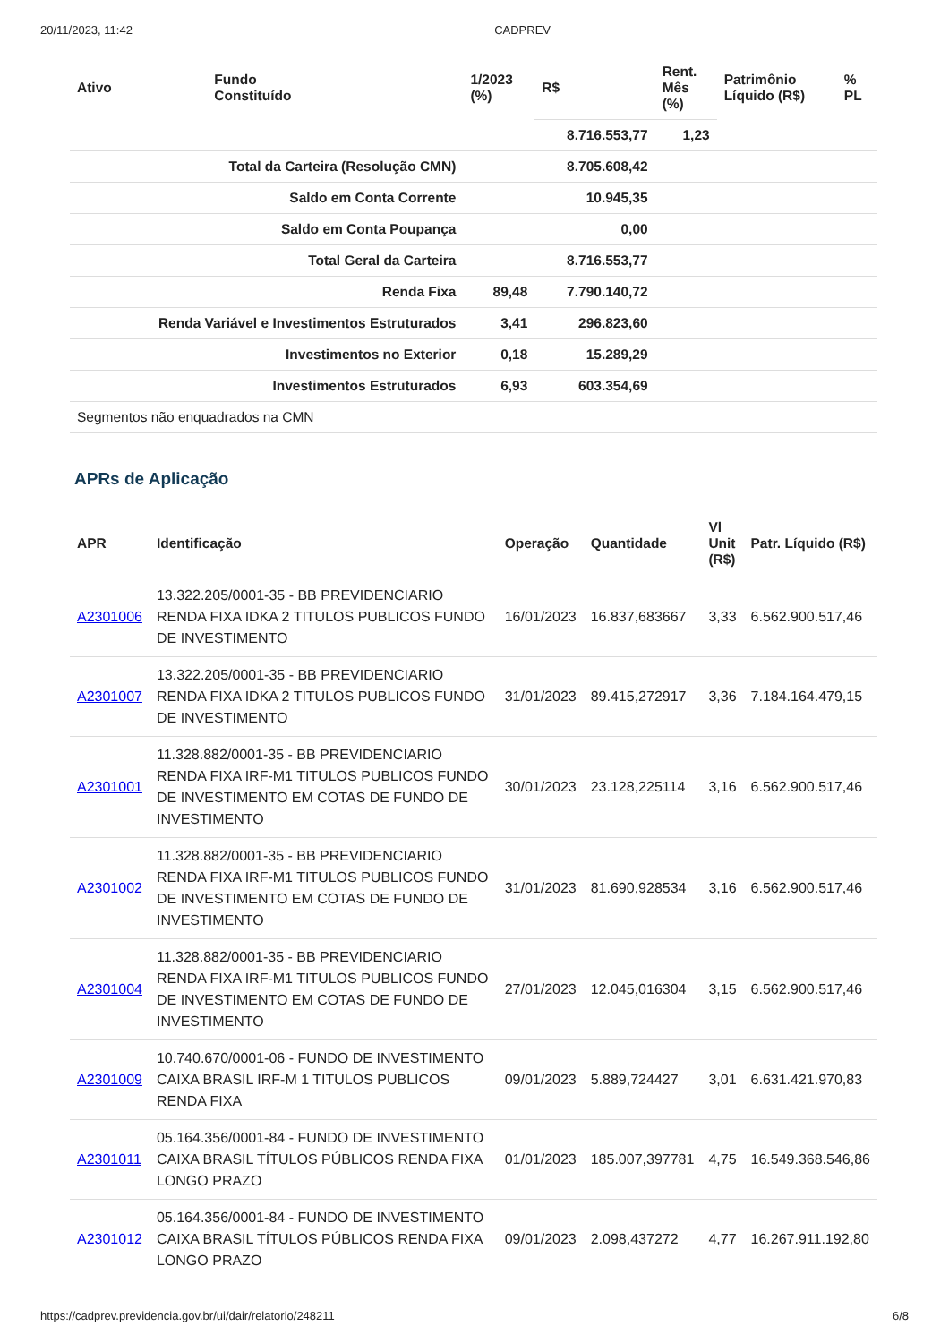20/11/2023, 11:42 CADPREV
| Ativo | Fundo Constituído | 1/2023 (%) | R$ | Rent. Mês (%) | Patrimônio Líquido (R$) | % PL |
| --- | --- | --- | --- | --- | --- | --- |
| | | | 8.716.553,77 | 1,23 | | |
| Total da Carteira (Resolução CMN) | | | 8.705.608,42 | | | |
| Saldo em Conta Corrente | | | 10.945,35 | | | |
| Saldo em Conta Poupança | | | 0,00 | | | |
| Total Geral da Carteira | | | 8.716.553,77 | | | |
| Renda Fixa | | 89,48 | 7.790.140,72 | | | |
| Renda Variável e Investimentos Estruturados | | 3,41 | 296.823,60 | | | |
| Investimentos no Exterior | | 0,18 | 15.289,29 | | | |
| Investimentos Estruturados | | 6,93 | 603.354,69 | | | |
| Segmentos não enquadrados na CMN | | | | | | |
APRs de Aplicação
| APR | Identificação | Operação | Quantidade | Vl Unit (R$) | Patr. Líquido (R$) |
| --- | --- | --- | --- | --- | --- |
| A2301006 | 13.322.205/0001-35 - BB PREVIDENCIARIO RENDA FIXA IDKA 2 TITULOS PUBLICOS FUNDO DE INVESTIMENTO | 16/01/2023 | 16.837,683667 | 3,33 | 6.562.900.517,46 |
| A2301007 | 13.322.205/0001-35 - BB PREVIDENCIARIO RENDA FIXA IDKA 2 TITULOS PUBLICOS FUNDO DE INVESTIMENTO | 31/01/2023 | 89.415,272917 | 3,36 | 7.184.164.479,15 |
| A2301001 | 11.328.882/0001-35 - BB PREVIDENCIARIO RENDA FIXA IRF-M1 TITULOS PUBLICOS FUNDO DE INVESTIMENTO EM COTAS DE FUNDO DE INVESTIMENTO | 30/01/2023 | 23.128,225114 | 3,16 | 6.562.900.517,46 |
| A2301002 | 11.328.882/0001-35 - BB PREVIDENCIARIO RENDA FIXA IRF-M1 TITULOS PUBLICOS FUNDO DE INVESTIMENTO EM COTAS DE FUNDO DE INVESTIMENTO | 31/01/2023 | 81.690,928534 | 3,16 | 6.562.900.517,46 |
| A2301004 | 11.328.882/0001-35 - BB PREVIDENCIARIO RENDA FIXA IRF-M1 TITULOS PUBLICOS FUNDO DE INVESTIMENTO EM COTAS DE FUNDO DE INVESTIMENTO | 27/01/2023 | 12.045,016304 | 3,15 | 6.562.900.517,46 |
| A2301009 | 10.740.670/0001-06 - FUNDO DE INVESTIMENTO CAIXA BRASIL IRF-M 1 TITULOS PUBLICOS RENDA FIXA | 09/01/2023 | 5.889,724427 | 3,01 | 6.631.421.970,83 |
| A2301011 | 05.164.356/0001-84 - FUNDO DE INVESTIMENTO CAIXA BRASIL TÍTULOS PÚBLICOS RENDA FIXA LONGO PRAZO | 01/01/2023 | 185.007,397781 | 4,75 | 16.549.368.546,86 |
| A2301012 | 05.164.356/0001-84 - FUNDO DE INVESTIMENTO CAIXA BRASIL TÍTULOS PÚBLICOS RENDA FIXA LONGO PRAZO | 09/01/2023 | 2.098,437272 | 4,77 | 16.267.911.192,80 |
https://cadprev.previdencia.gov.br/ui/dair/relatorio/248211 6/8